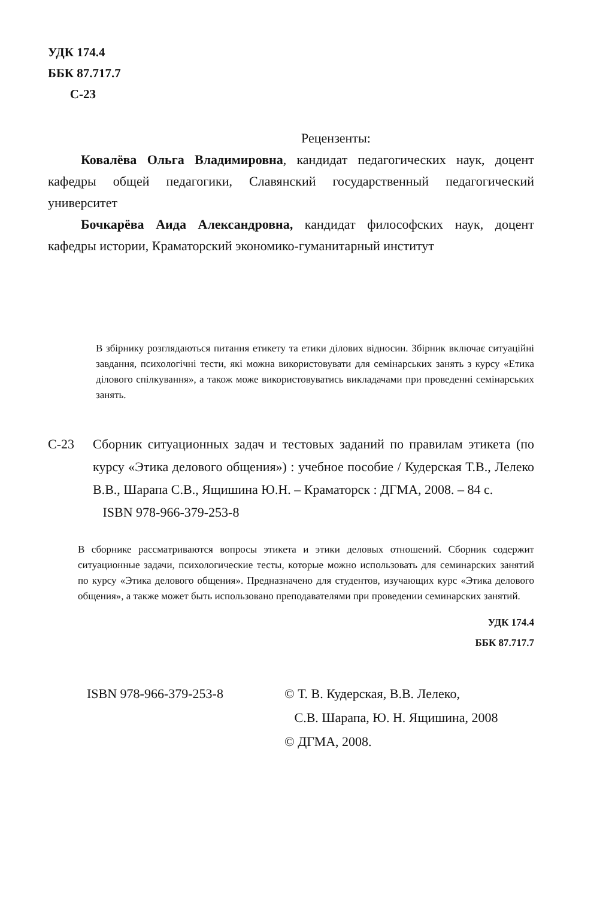УДК 174.4
ББК 87.717.7
С-23
Рецензенты:
Ковалёва Ольга Владимировна, кандидат педагогических наук, доцент кафедры общей педагогики, Славянский государственный педагогический университет
Бочкарёва Аида Александровна, кандидат философских наук, доцент кафедры истории, Краматорский экономико-гуманитарный институт
В збірнику розглядаються питання етикету та етики ділових відносин. Збірник включає ситуаційні завдання, психологічні тести, які можна використовувати для семінарських занять з курсу «Етика ділового спілкування», а також може використовуватись викладачами при проведенні семінарських занять.
С-23 Сборник ситуационных задач и тестовых заданий по правилам этикета (по курсу «Этика делового общения») : учебное пособие / Кудерская Т.В., Лелеко В.В., Шарапа С.В., Ящишина Ю.Н. – Краматорск : ДГМА, 2008. – 84 с.
ISBN 978-966-379-253-8
В сборнике рассматриваются вопросы этикета и этики деловых отношений. Сборник содержит ситуационные задачи, психологические тесты, которые можно использовать для семинарских занятий по курсу «Этика делового общения». Предназначено для студентов, изучающих курс «Этика делового общения», а также может быть использовано преподавателями при проведении семинарских занятий.
УДК 174.4
ББК 87.717.7
ISBN 978-966-379-253-8 © Т. В. Кудерская, В.В. Лелеко,
С.В. Шарапа, Ю. Н. Ящишина, 2008
© ДГМА, 2008.